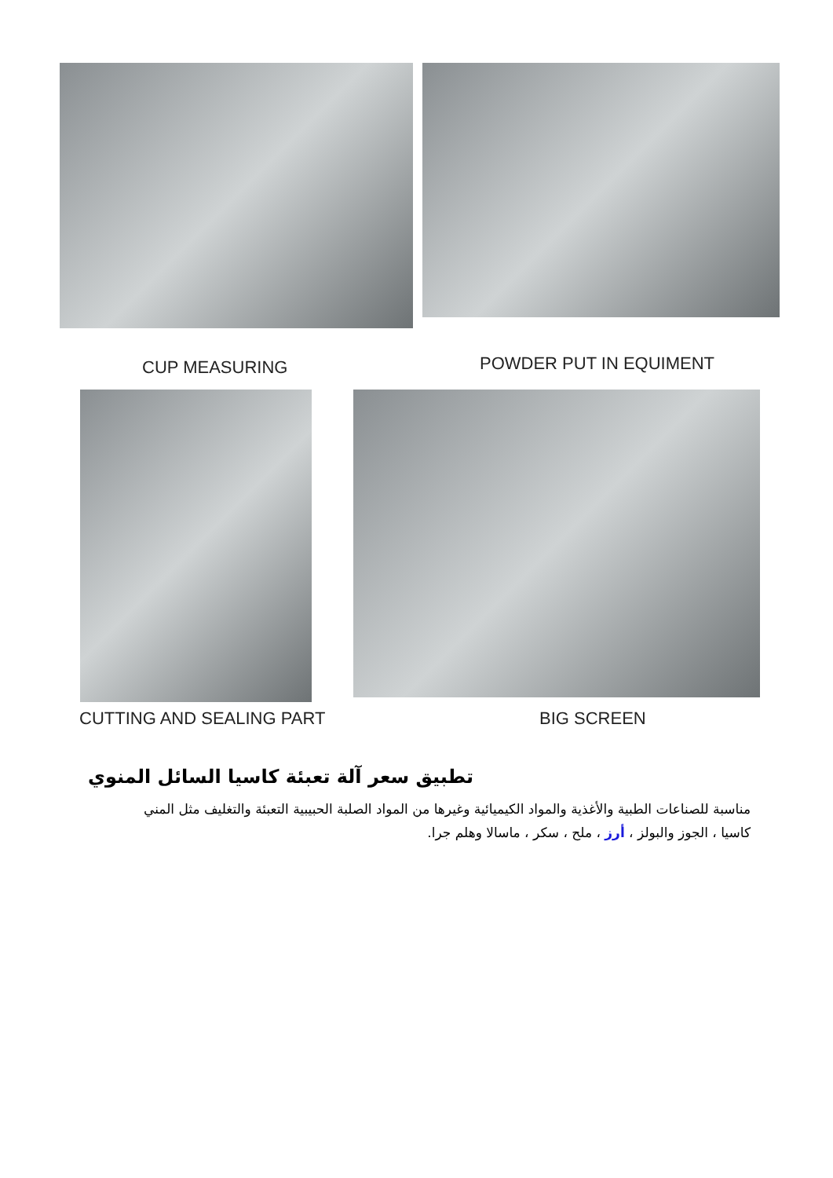CUP MEASURING POWDER PUT IN EQUIMENT
CUTTING AND SEALING PART BIG SCREEN
تطبيق سعر آلة تعبئة كاسيا السائل المنوي
مناسبة للصناعات الطبية والأغذية والمواد الكيميائية وغيرها من المواد الصلبة الحبيبية التعبئة والتغليف مثل المني
كاسيا ، الجوز والبولز ، أرز ، ملح ، سكر ، ماسالا وهلم جرا.